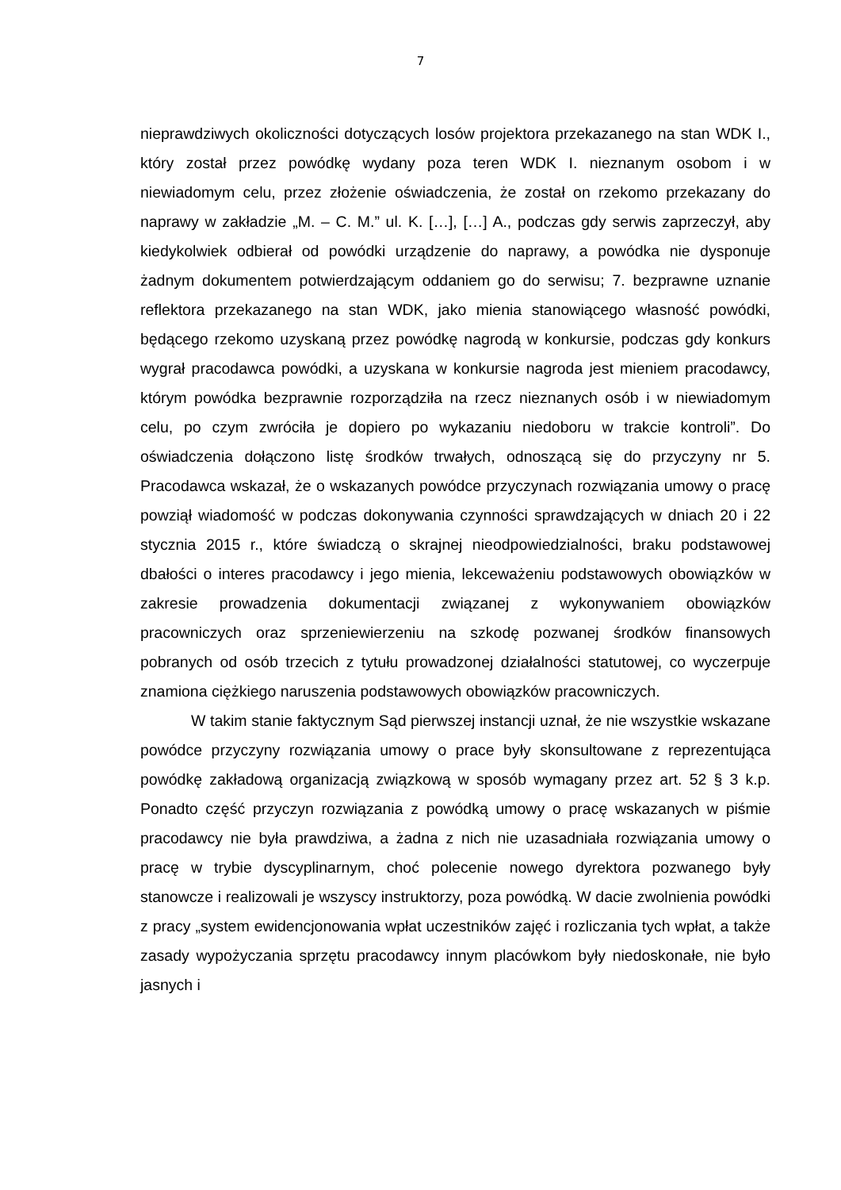7
nieprawdziwych okoliczności dotyczących losów projektora przekazanego na stan WDK I., który został przez powódkę wydany poza teren WDK I. nieznanym osobom i w niewiadomym celu, przez złożenie oświadczenia, że został on rzekomo przekazany do naprawy w zakładzie „M. – C. M.” ul. K. […], […] A., podczas gdy serwis zaprzeczył, aby kiedykolwiek odbierał od powódki urządzenie do naprawy, a powódka nie dysponuje żadnym dokumentem potwierdzającym oddaniem go do serwisu; 7. bezprawne uznanie reflektora przekazanego na stan WDK, jako mienia stanowiącego własność powódki, będącego rzekomo uzyskaną przez powódkę nagrodą w konkursie, podczas gdy konkurs wygrał pracodawca powódki, a uzyskana w konkursie nagroda jest mieniem pracodawcy, którym powódka bezprawnie rozporządziła na rzecz nieznanych osób i w niewiadomym celu, po czym zwróciła je dopiero po wykazaniu niedoboru w trakcie kontroli”. Do oświadczenia dołączono listę środków trwałych, odnoszącą się do przyczyny nr 5. Pracodawca wskazał, że o wskazanych powódce przyczynach rozwiązania umowy o pracę powziął wiadomość w podczas dokonywania czynności sprawdzających w dniach 20 i 22 stycznia 2015 r., które świadczą o skrajnej nieodpowiedzialności, braku podstawowej dbałości o interes pracodawcy i jego mienia, lekceważeniu podstawowych obowiązków w zakresie prowadzenia dokumentacji związanej z wykonywaniem obowiązków pracowniczych oraz sprzeniewierzeniu na szkodę pozwanej środków finansowych pobranych od osób trzecich z tytułu prowadzonej działalności statutowej, co wyczerpuje znamiona ciężkiego naruszenia podstawowych obowiązków pracowniczych.
W takim stanie faktycznym Sąd pierwszej instancji uznał, że nie wszystkie wskazane powódce przyczyny rozwiązania umowy o prace były skonsultowane z reprezentująca powódkę zakładową organizacją związkową w sposób wymagany przez art. 52 § 3 k.p. Ponadto część przyczyn rozwiązania z powódką umowy o pracę wskazanych w piśmie pracodawcy nie była prawdziwa, a żadna z nich nie uzasadniała rozwiązania umowy o pracę w trybie dyscyplinarnym, choć polecenie nowego dyrektora pozwanego były stanowcze i realizowali je wszyscy instruktorzy, poza powódką. W dacie zwolnienia powódki z pracy „system ewidencjonowania wpłat uczestników zajęć i rozliczania tych wpłat, a także zasady wypożyczania sprzętu pracodawcy innym placówkom były niedoskonałe, nie było jasnych i